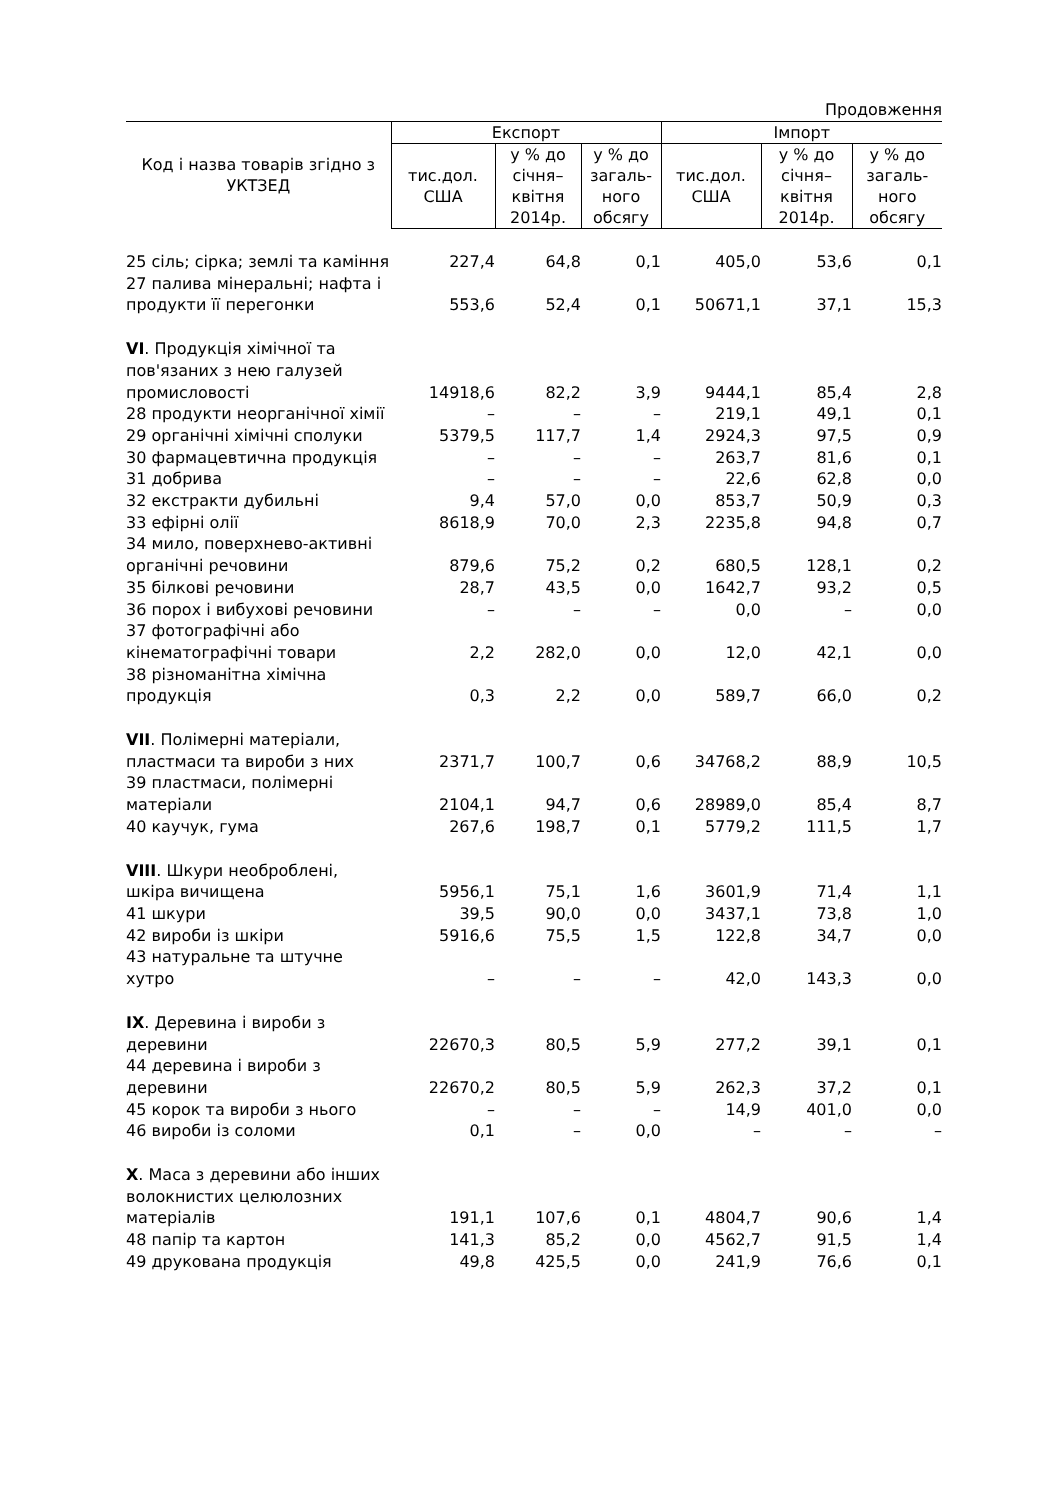Продовження
| Код і назва товарів згідно з УКТЗЕД | Експорт | | | Імпорт | | |
| --- | --- | --- | --- | --- | --- | --- |
| | тис.дол. США | у % до січня–квітня 2014р. | у % до загаль-ного обсягу | тис.дол. США | у % до січня–квітня 2014р. | у % до загаль-ного обсягу |
| 25 сіль; сірка; землі та каміння | 227,4 | 64,8 | 0,1 | 405,0 | 53,6 | 0,1 |
| 27 палива мінеральні; нафта і продукти її перегонки | 553,6 | 52,4 | 0,1 | 50671,1 | 37,1 | 15,3 |
| VI . Продукція хімічної та пов'язаних з нею галузей промисловості | 14918,6 | 82,2 | 3,9 | 9444,1 | 85,4 | 2,8 |
| 28 продукти неорганічної хімії | – | – | – | 219,1 | 49,1 | 0,1 |
| 29 органічні хімічні сполуки | 5379,5 | 117,7 | 1,4 | 2924,3 | 97,5 | 0,9 |
| 30 фармацевтична продукція | – | – | – | 263,7 | 81,6 | 0,1 |
| 31 добрива | – | – | – | 22,6 | 62,8 | 0,0 |
| 32 екстракти дубильні | 9,4 | 57,0 | 0,0 | 853,7 | 50,9 | 0,3 |
| 33 ефірні олії | 8618,9 | 70,0 | 2,3 | 2235,8 | 94,8 | 0,7 |
| 34 мило, поверхнево-активні органічні речовини | 879,6 | 75,2 | 0,2 | 680,5 | 128,1 | 0,2 |
| 35 білкові речовини | 28,7 | 43,5 | 0,0 | 1642,7 | 93,2 | 0,5 |
| 36 порох і вибухові речовини | – | – | – | 0,0 | – | 0,0 |
| 37 фотографічні або кінематографічні товари | 2,2 | 282,0 | 0,0 | 12,0 | 42,1 | 0,0 |
| 38 різноманітна хімічна продукція | 0,3 | 2,2 | 0,0 | 589,7 | 66,0 | 0,2 |
| VII . Полімерні матеріали, пластмаси та вироби з них | 2371,7 | 100,7 | 0,6 | 34768,2 | 88,9 | 10,5 |
| 39 пластмаси, полімерні матеріали | 2104,1 | 94,7 | 0,6 | 28989,0 | 85,4 | 8,7 |
| 40 каучук, гума | 267,6 | 198,7 | 0,1 | 5779,2 | 111,5 | 1,7 |
| VIII . Шкури необроблені, шкіра вичищена | 5956,1 | 75,1 | 1,6 | 3601,9 | 71,4 | 1,1 |
| 41 шкури | 39,5 | 90,0 | 0,0 | 3437,1 | 73,8 | 1,0 |
| 42 вироби із шкіри | 5916,6 | 75,5 | 1,5 | 122,8 | 34,7 | 0,0 |
| 43 натуральне та штучне хутро | – | – | – | 42,0 | 143,3 | 0,0 |
| IX . Деревина і вироби з деревини | 22670,3 | 80,5 | 5,9 | 277,2 | 39,1 | 0,1 |
| 44 деревина і вироби з деревини | 22670,2 | 80,5 | 5,9 | 262,3 | 37,2 | 0,1 |
| 45 корок та вироби з нього | – | – | – | 14,9 | 401,0 | 0,0 |
| 46 вироби із соломи | 0,1 | – | 0,0 | – | – | – |
| X . Маса з деревини або інших волокнистих целюлозних матеріалів | 191,1 | 107,6 | 0,1 | 4804,7 | 90,6 | 1,4 |
| 48 папір та картон | 141,3 | 85,2 | 0,0 | 4562,7 | 91,5 | 1,4 |
| 49 друкована продукція | 49,8 | 425,5 | 0,0 | 241,9 | 76,6 | 0,1 |